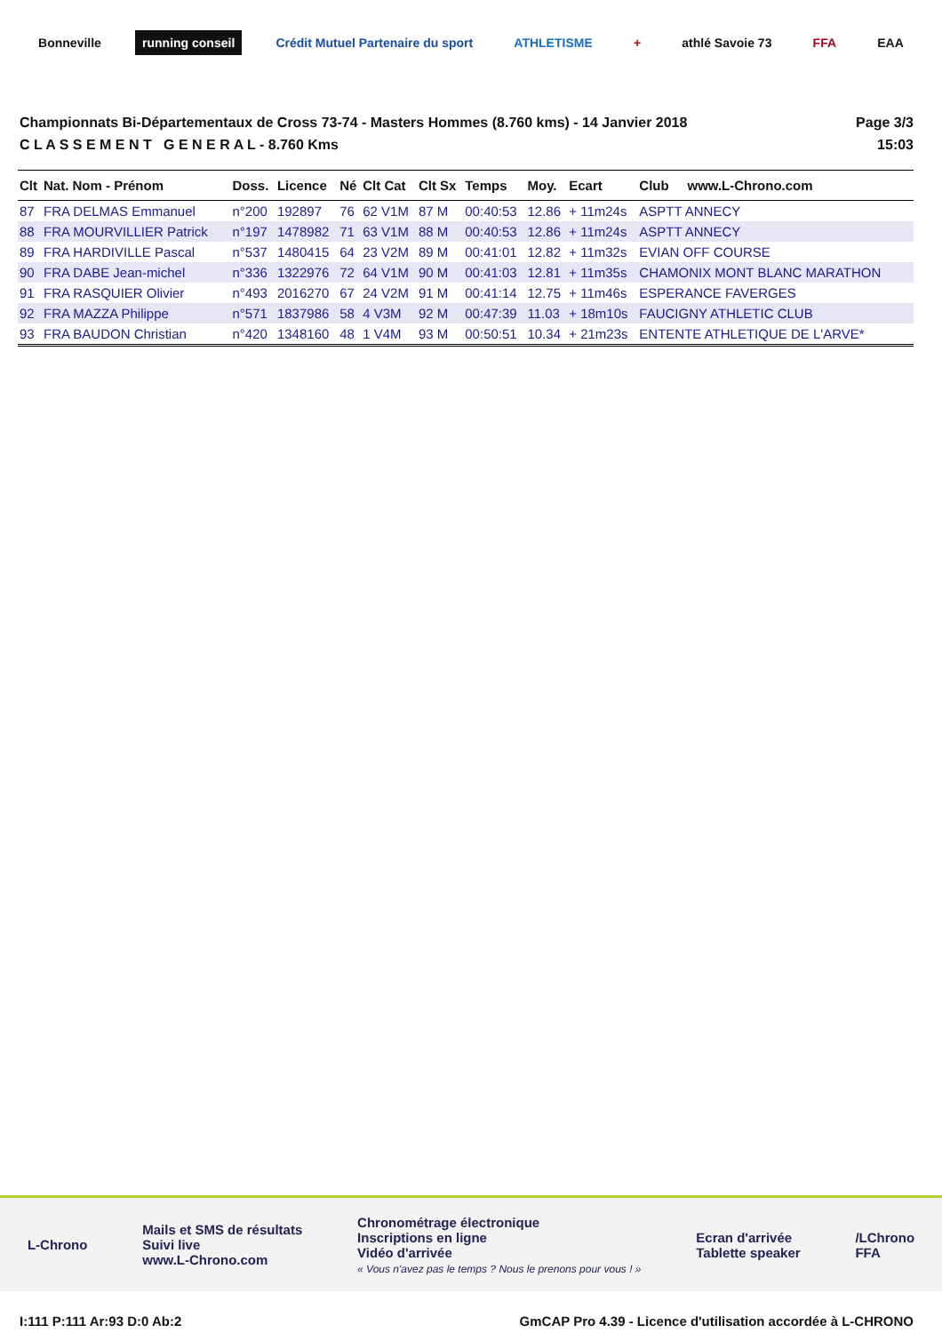Bonneville running conseil
Crédit Mutuel Partenaire du sport
ATHLETISME + athlé Savoie 73 FFA EAA
Championnats Bi-Départementaux de Cross 73-74 - Masters Hommes (8.760 kms) - 14 Janvier 2018
C L A S S E M E N T G E N E R A L - 8.760 Kms
Page 3/3
15:03
| Clt | Nat. Nom - Prénom | Doss. | Licence | Né | Clt Cat | Clt Sx | Temps | Moy. | Ecart | Club www.L-Chrono.com |
| --- | --- | --- | --- | --- | --- | --- | --- | --- | --- | --- |
| 87 | FRA DELMAS Emmanuel | n°200 | 192897 | 76 | 62 V1M | 87 M | 00:40:53 | 12.86 | + 11m24s | ASPTT ANNECY |
| 88 | FRA MOURVILLIER Patrick | n°197 | 1478982 | 71 | 63 V1M | 88 M | 00:40:53 | 12.86 | + 11m24s | ASPTT ANNECY |
| 89 | FRA HARDIVILLE Pascal | n°537 | 1480415 | 64 | 23 V2M | 89 M | 00:41:01 | 12.82 | + 11m32s | EVIAN OFF COURSE |
| 90 | FRA DABE Jean-michel | n°336 | 1322976 | 72 | 64 V1M | 90 M | 00:41:03 | 12.81 | + 11m35s | CHAMONIX MONT BLANC MARATHON |
| 91 | FRA RASQUIER Olivier | n°493 | 2016270 | 67 | 24 V2M | 91 M | 00:41:14 | 12.75 | + 11m46s | ESPERANCE FAVERGES |
| 92 | FRA MAZZA Philippe | n°571 | 1837986 | 58 | 4 V3M | 92 M | 00:47:39 | 11.03 | + 18m10s | FAUCIGNY ATHLETIC CLUB |
| 93 | FRA BAUDON Christian | n°420 | 1348160 | 48 | 1 V4M | 93 M | 00:50:51 | 10.34 | + 21m23s | ENTENTE ATHLETIQUE DE L'ARVE* |
L-Chrono
Mails et SMS de résultats
Suivi live
www.L-Chrono.com
Chronométrage électronique
Inscriptions en ligne
Vidéo d'arrivée
« Vous n'avez pas le temps ? Nous le prenons pour vous ! »
Ecran d'arrivée
Tablette speaker
/LChrono
FFA
I:111 P:111 Ar:93 D:0 Ab:2 GmCAP Pro 4.39 - Licence d'utilisation accordée à L-CHRONO